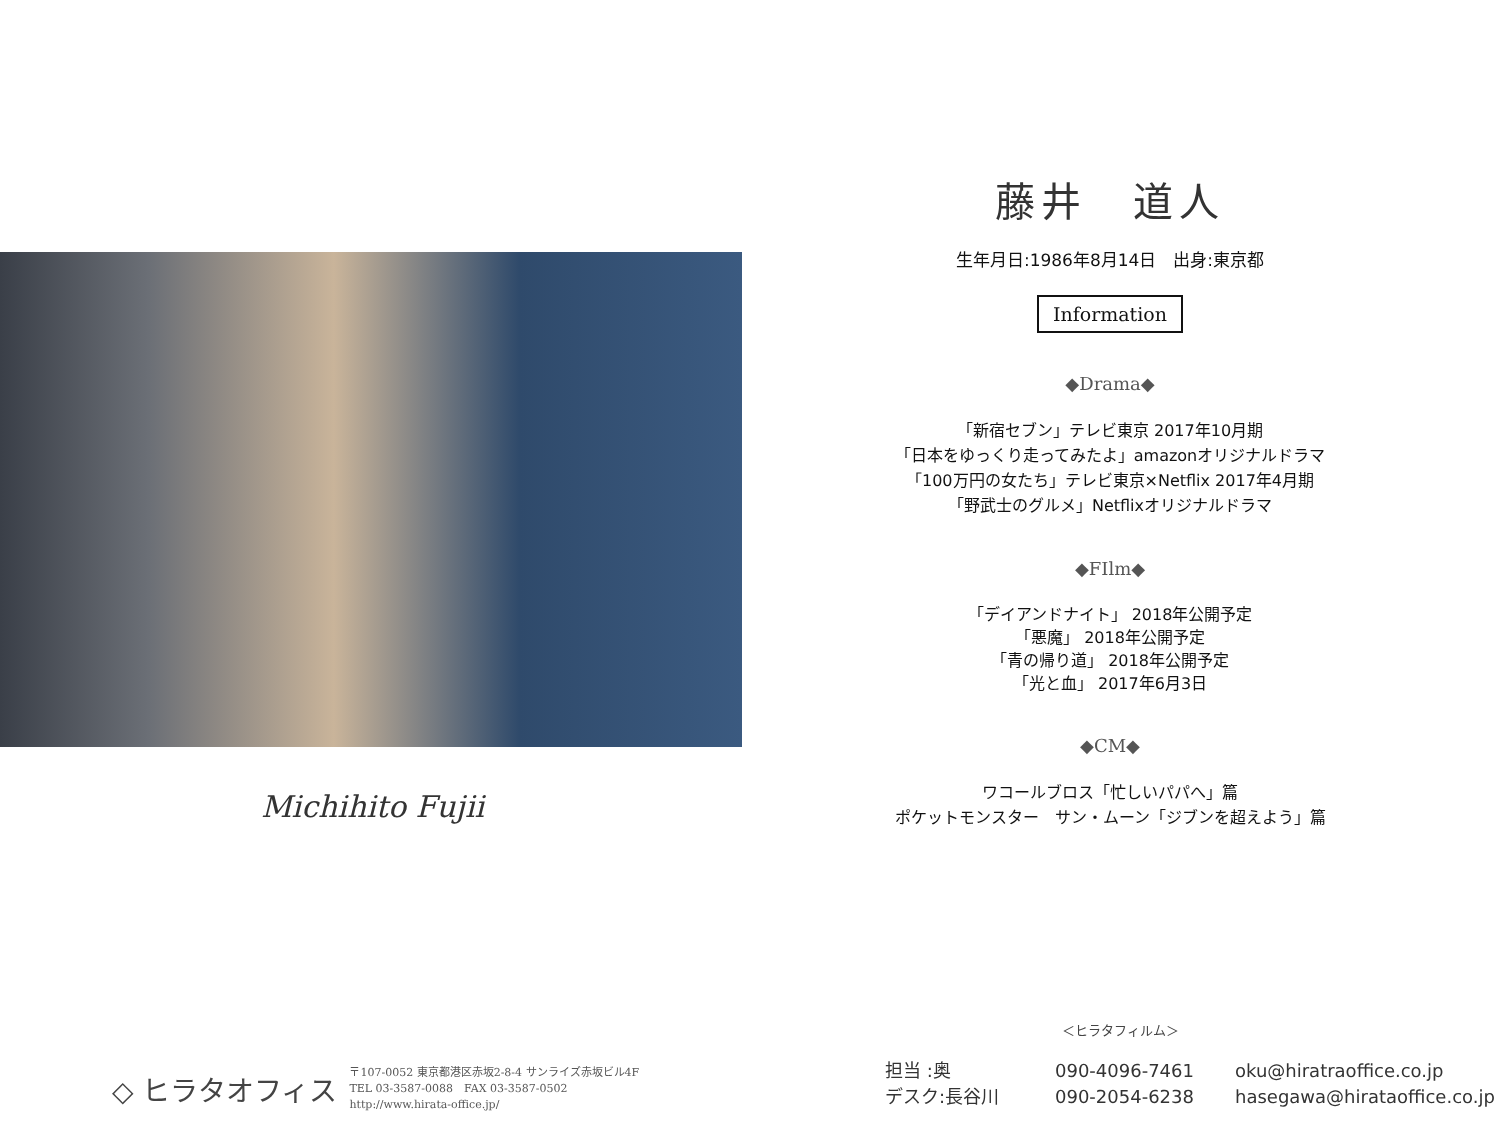Michihito Fujii
藤井　道人
生年月日:1986年8月14日　出身:東京都
Information
◆Drama◆
「新宿セブン」テレビ東京 2017年10月期
「日本をゆっくり走ってみたよ」amazonオリジナルドラマ
「100万円の女たち」テレビ東京×Netflix 2017年4月期
「野武士のグルメ」Netflixオリジナルドラマ
◆FIlm◆
「デイアンドナイト」 2018年公開予定
「悪魔」 2018年公開予定
「青の帰り道」 2018年公開予定
「光と血」 2017年6月3日
◆CM◆
ワコールブロス「忙しいパパへ」篇
ポケットモンスター　サン・ムーン「ジブンを超えよう」篇
＜ヒラタフィルム＞
◇ ヒラタオフィス
〒107-0052 東京都港区赤坂2-8-4 サンライズ赤坂ビル4F
TEL 03-3587-0088　FAX 03-3587-0502
http://www.hirata-office.jp/
担当 :奥 090-4096-7461 oku@hiratraoffice.co.jp
デスク:長谷川 090-2054-6238 hasegawa@hirataoffice.co.jp